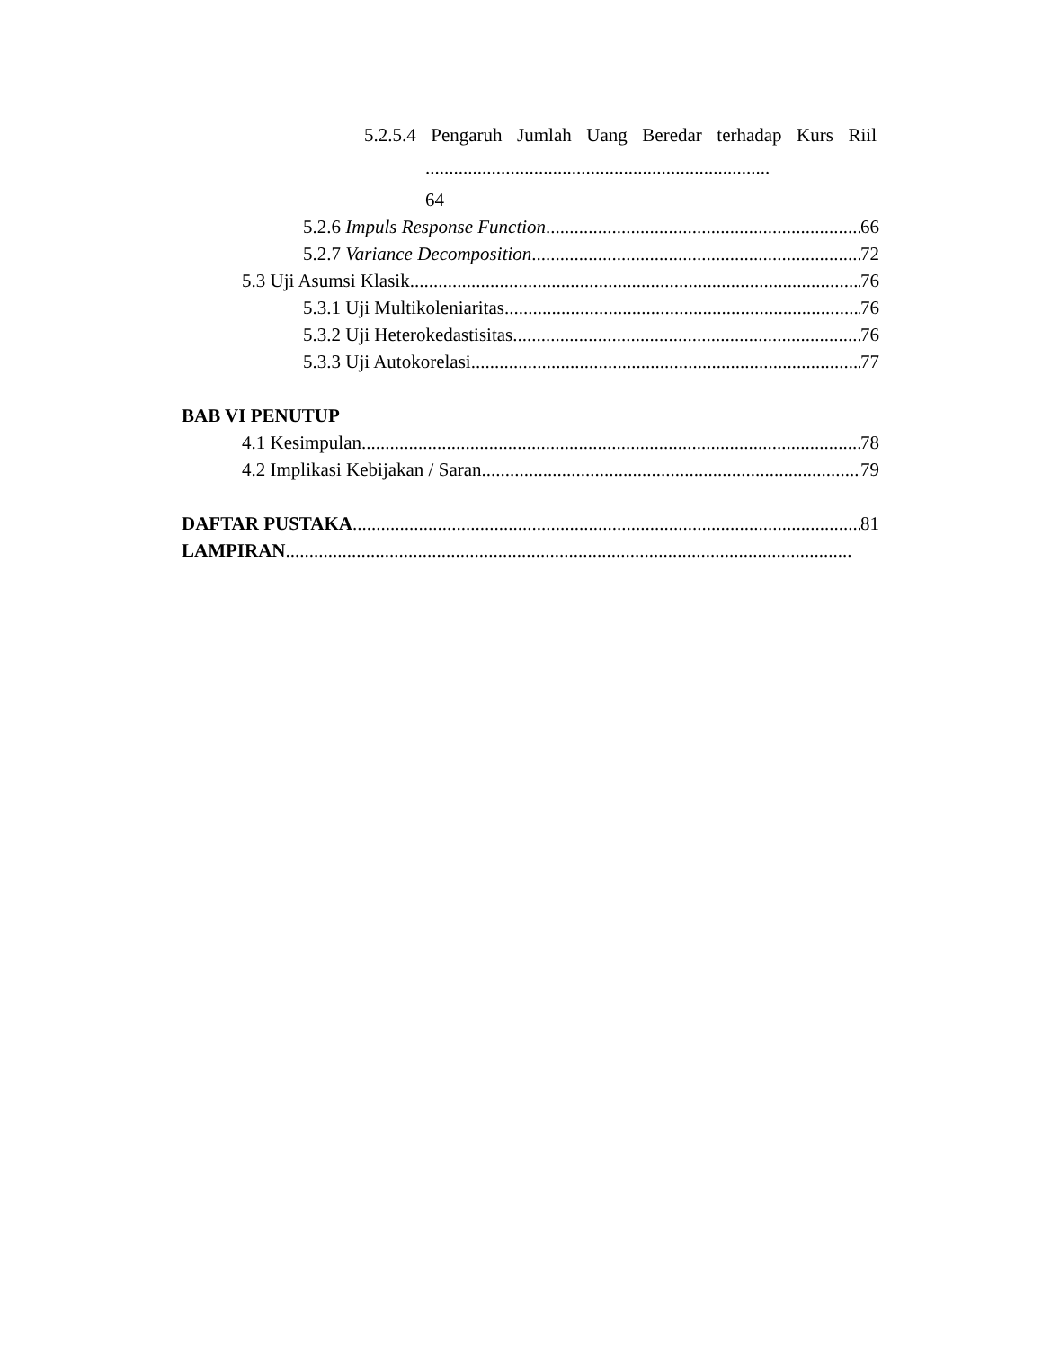5.2.5.4 Pengaruh Jumlah Uang Beredar terhadap Kurs Riil
.........................................................................
64
5.2.6 Impuls Response Function 66
5.2.7 Variance Decomposition 72
5.3 Uji Asumsi Klasik 76
5.3.1 Uji Multikoleniaritas 76
5.3.2 Uji Heterokedastisitas 76
5.3.3 Uji Autokorelasi 77
BAB VI PENUTUP
4.1 Kesimpulan 78
4.2 Implikasi Kebijakan / Saran 79
DAFTAR PUSTAKA 81
LAMPIRAN